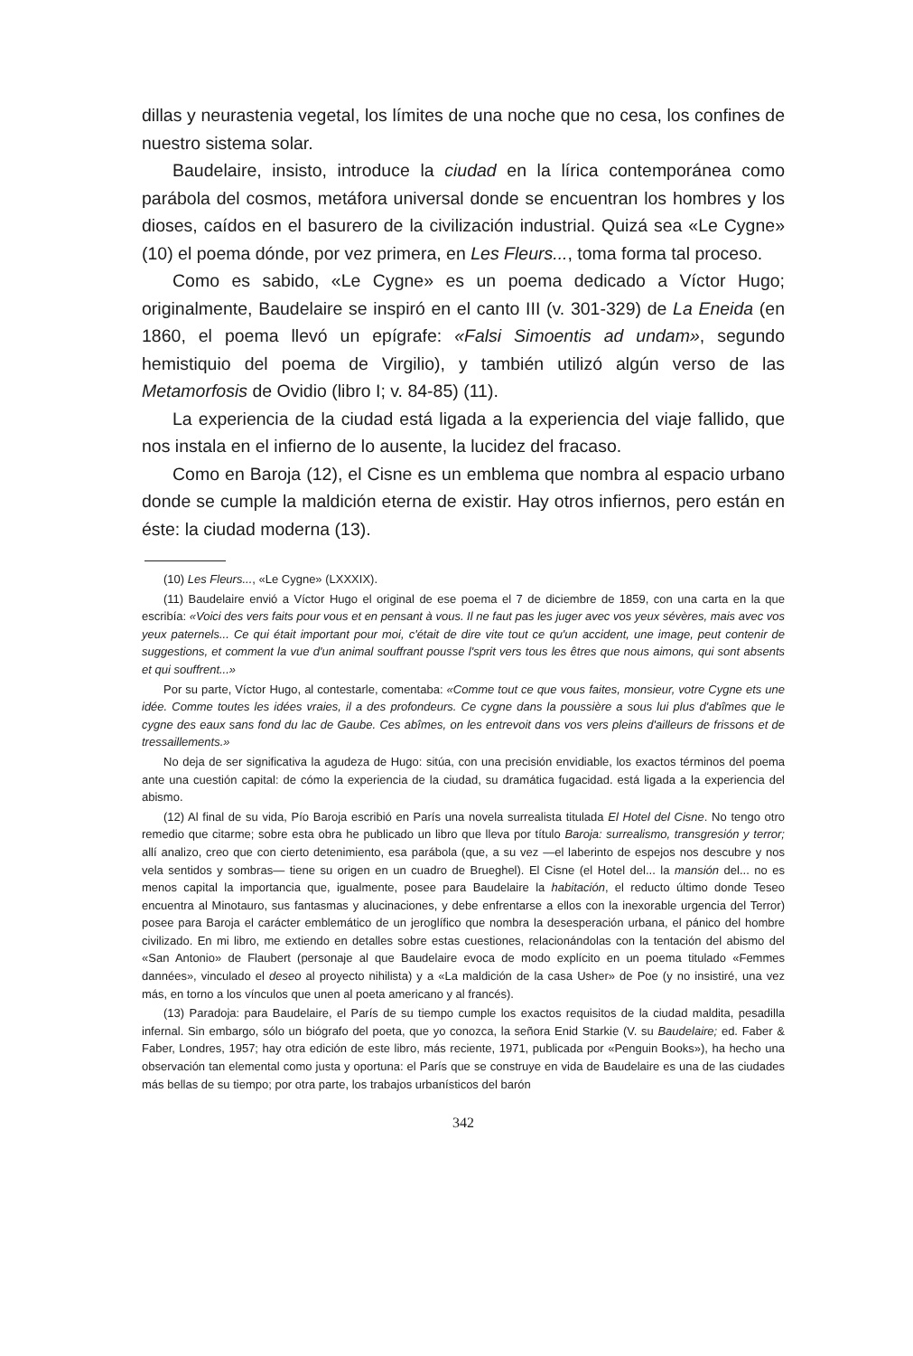dillas y neurastenia vegetal, los límites de una noche que no cesa, los confines de nuestro sistema solar.
Baudelaire, insisto, introduce la ciudad en la lírica contemporánea como parábola del cosmos, metáfora universal donde se encuentran los hombres y los dioses, caídos en el basurero de la civilización industrial. Quizá sea «Le Cygne» (10) el poema dónde, por vez primera, en Les Fleurs..., toma forma tal proceso.
Como es sabido, «Le Cygne» es un poema dedicado a Víctor Hugo; originalmente, Baudelaire se inspiró en el canto III (v. 301-329) de La Eneida (en 1860, el poema llevó un epígrafe: «Falsi Simoentis ad undam», segundo hemistiquio del poema de Virgilio), y también utilizó algún verso de las Metamorfosis de Ovidio (libro I; v. 84-85) (11).
La experiencia de la ciudad está ligada a la experiencia del viaje fallido, que nos instala en el infierno de lo ausente, la lucidez del fracaso.
Como en Baroja (12), el Cisne es un emblema que nombra al espacio urbano donde se cumple la maldición eterna de existir. Hay otros infiernos, pero están en éste: la ciudad moderna (13).
(10) Les Fleurs..., «Le Cygne» (LXXXIX).
(11) Baudelaire envió a Víctor Hugo el original de ese poema el 7 de diciembre de 1859, con una carta en la que escribía: «Voici des vers faits pour vous et en pensant à vous. Il ne faut pas les juger avec vos yeux sévères, mais avec vos yeux paternels... Ce qui était important pour moi, c'était de dire vite tout ce qu'un accident, une image, peut contenir de suggestions, et comment la vue d'un animal souffrant pousse l'sprit vers tous les êtres que nous aimons, qui sont absents et qui souffrent...»
Por su parte, Víctor Hugo, al contestarle, comentaba: «Comme tout ce que vous faites, monsieur, votre Cygne ets une idée. Comme toutes les idées vraies, il a des profondeurs. Ce cygne dans la poussière a sous lui plus d'abîmes que le cygne des eaux sans fond du lac de Gaube. Ces abîmes, on les entrevoit dans vos vers pleins d'ailleurs de frissons et de tressaillements.»
No deja de ser significativa la agudeza de Hugo: sitúa, con una precisión envidiable, los exactos términos del poema ante una cuestión capital: de cómo la experiencia de la ciudad, su dramática fugacidad. está ligada a la experiencia del abismo.
(12) Al final de su vida, Pío Baroja escribió en París una novela surrealista titulada El Hotel del Cisne. No tengo otro remedio que citarme; sobre esta obra he publicado un libro que lleva por título Baroja: surrealismo, transgresión y terror; allí analizo, creo que con cierto detenimiento, esa parábola (que, a su vez —el laberinto de espejos nos descubre y nos vela sentidos y sombras— tiene su origen en un cuadro de Brueghel). El Cisne (el Hotel del... la mansión del... no es menos capital la importancia que, igualmente, posee para Baudelaire la habitación, el reducto último donde Teseo encuentra al Minotauro, sus fantasmas y alucinaciones, y debe enfrentarse a ellos con la inexorable urgencia del Terror) posee para Baroja el carácter emblemático de un jeroglífico que nombra la desesperación urbana, el pánico del hombre civilizado. En mi libro, me extiendo en detalles sobre estas cuestiones, relacionándolas con la tentación del abismo del «San Antonio» de Flaubert (personaje al que Baudelaire evoca de modo explícito en un poema titulado «Femmes dannées», vinculado el deseo al proyecto nihilista) y a «La maldición de la casa Usher» de Poe (y no insistiré, una vez más, en torno a los vínculos que unen al poeta americano y al francés).
(13) Paradoja: para Baudelaire, el París de su tiempo cumple los exactos requisitos de la ciudad maldita, pesadilla infernal. Sin embargo, sólo un biógrafo del poeta, que yo conozca, la señora Enid Starkie (V. su Baudelaire; ed. Faber & Faber, Londres, 1957; hay otra edición de este libro, más reciente, 1971, publicada por «Penguin Books»), ha hecho una observación tan elemental como justa y oportuna: el París que se construye en vida de Baudelaire es una de las ciudades más bellas de su tiempo; por otra parte, los trabajos urbanísticos del barón
342